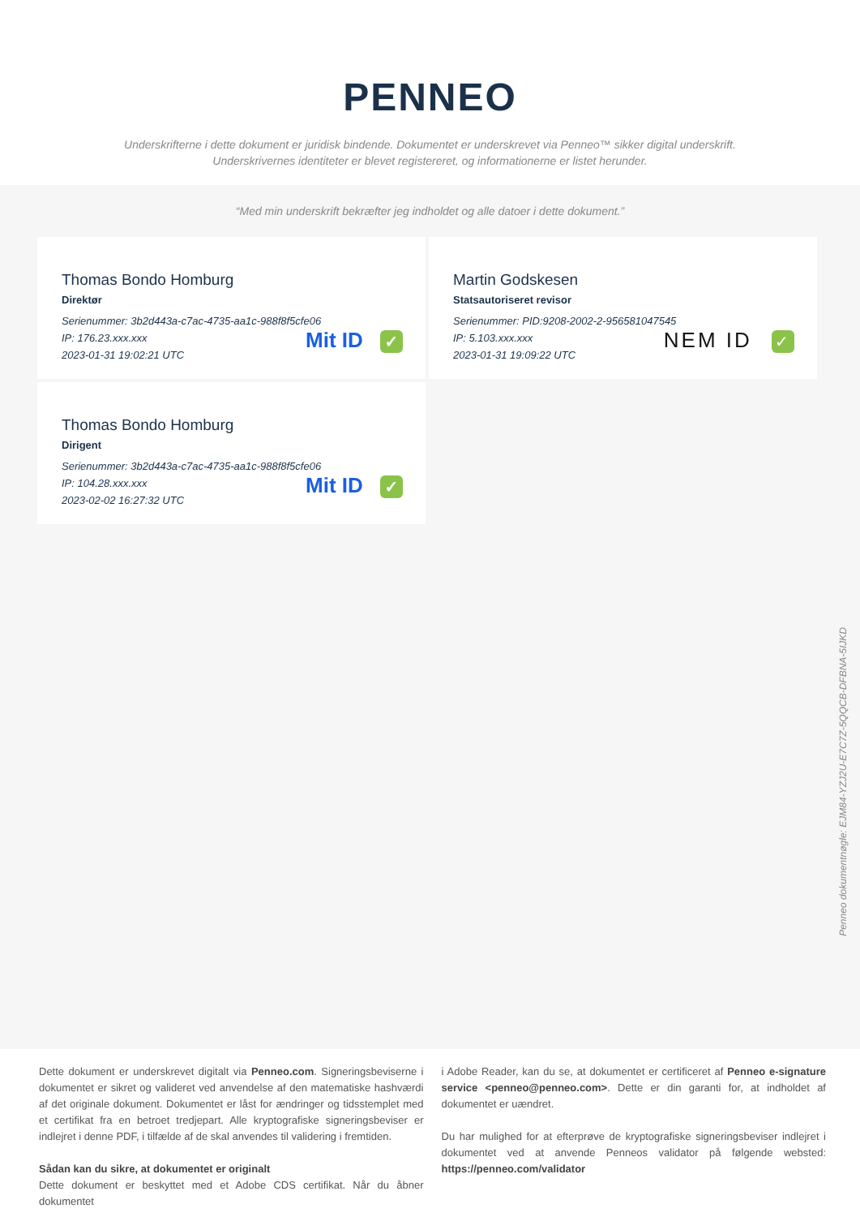PENNEO
Underskrifterne i dette dokument er juridisk bindende. Dokumentet er underskrevet via Penneo™ sikker digital underskrift.
Underskrivernes identiteter er blevet registereret, og informationerne er listet herunder.
“Med min underskrift bekræfter jeg indholdet og alle datoer i dette dokument.”
Thomas Bondo Homburg
Direktør
Serienummer: 3b2d443a-c7ac-4735-aa1c-988f8f5cfe06
IP: 176.23.xxx.xxx
2023-01-31 19:02:21 UTC
Mit ID ✓
Martin Godskesen
Statsautoriseret revisor
Serienummer: PID:9208-2002-2-956581047545
IP: 5.103.xxx.xxx
2023-01-31 19:09:22 UTC
NEM ID ✓
Thomas Bondo Homburg
Dirigent
Serienummer: 3b2d443a-c7ac-4735-aa1c-988f8f5cfe06
IP: 104.28.xxx.xxx
2023-02-02 16:27:32 UTC
Mit ID ✓
Penneo dokumentnøgle: EJM84-YZJ2U-E7C7Z-5QQCB-DFBNA-5IJKD
Dette dokument er underskrevet digitalt via Penneo.com. Signeringsbeviserne i dokumentet er sikret og valideret ved anvendelse af den matematiske hashværdi af det originale dokument. Dokumentet er låst for ændringer og tidsstemplet med et certifikat fra en betroet tredjepart. Alle kryptografiske signeringsbeviser er indlejret i denne PDF, i tilfælde af de skal anvendes til validering i fremtiden.
Sådan kan du sikre, at dokumentet er originalt
Dette dokument er beskyttet med et Adobe CDS certifikat. Når du åbner dokumentet
i Adobe Reader, kan du se, at dokumentet er certificeret af Penneo e-signature service <penneo@penneo.com>. Dette er din garanti for, at indholdet af dokumentet er uændret.
Du har mulighed for at efterprøve de kryptografiske signeringsbeviser indlejret i dokumentet ved at anvende Penneos validator på følgende websted: https://penneo.com/validator